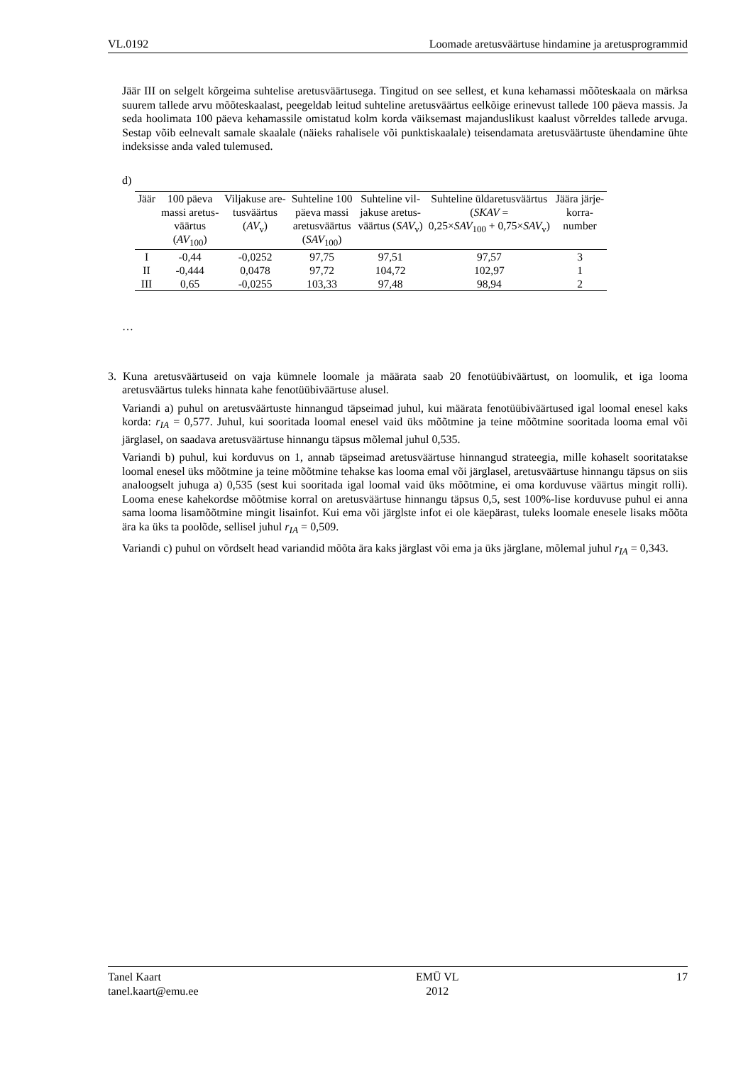VL.0192 Loomade aretusväärtuse hindamine ja aretusprogrammid
Jäär III on selgelt kõrgeima suhtelise aretusväärtusega. Tingitud on see sellest, et kuna kehamassi mõõteskaala on märksa suurem tallede arvu mõõteskaalast, peegeldab leitud suhteline aretusväärtus eelkõige erinevust tallede 100 päeva massis. Ja seda hoolimata 100 päeva kehamassile omistatud kolm korda väiksemast majanduslikust kaalust võrreldes tallede arvuga. Sestap võib eelnevalt samale skaalale (näieks rahalisele või punktiskaalale) teisendamata aretusväärtuste ühendamine ühte indeksisse anda valed tulemused.
d)
| Jäär | 100 päeva massi aretus- väärtus ( AV<sub>100</sub>) | Viljakuse are- tusväärtus ( AV<sub>v</sub>) | Suhteline 100 päeva massi aretusväärtus ( SAV<sub>100</sub>) | Suhteline vil- jakuse aretus- väärtus ( SAV<sub>v</sub>) | Suhteline üldaretusväärtus ( SKAV = 0,25× SAV<sub>100</sub> + 0,75× SAV<sub>v</sub>) | Jäära järje- korra- number |
| --- | --- | --- | --- | --- | --- | --- |
| I | -0,44 | -0,0252 | 97,75 | 97,51 | 97,57 | 3 |
| II | -0,444 | 0,0478 | 97,72 | 104,72 | 102,97 | 1 |
| III | 0,65 | -0,0255 | 103,33 | 97,48 | 98,94 | 2 |
…
3. Kuna aretusväärtuseid on vaja kümnele loomale ja määrata saab 20 fenotüübiväärtust, on loomulik, et iga looma aretusväärtus tuleks hinnata kahe fenotüübiväärtuse alusel.
Variandi a) puhul on aretusväärtuste hinnangud täpseimad juhul, kui määrata fenotüübiväärtused igal loomal enesel kaks korda: r<sub>IA</sub> = 0,577. Juhul, kui sooritada loomal enesel vaid üks mõõtmine ja teine mõõtmine sooritada looma emal või järglasel, on saadava aretusväärtuse hinnangu täpsus mõlemal juhul 0,535.
Variandi b) puhul, kui korduvus on 1, annab täpseimad aretusväärtuse hinnangud strateegia, mille kohaselt sooritatakse loomal enesel üks mõõtmine ja teine mõõtmine tehakse kas looma emal või järglasel, aretusväärtuse hinnangu täpsus on siis analoogselt juhuga a) 0,535 (sest kui sooritada igal loomal vaid üks mõõtmine, ei oma korduvuse väärtus mingit rolli). Looma enese kahekordse mõõtmise korral on aretusväärtuse hinnangu täpsus 0,5, sest 100%-lise korduvuse puhul ei anna sama looma lisamõõtmine mingit lisainfot. Kui ema või järglste infot ei ole käepärast, tuleks loomale enesele lisaks mõõta ära ka üks ta poolõde, sellisel juhul r<sub>IA</sub> = 0,509.
Variandi c) puhul on võrdselt head variandid mõõta ära kaks järglast või ema ja üks järglane, mõlemal juhul r<sub>IA</sub> = 0,343.
Tanel Kaart
tanel.kaart@emu.ee EMÜ VL
2012 17